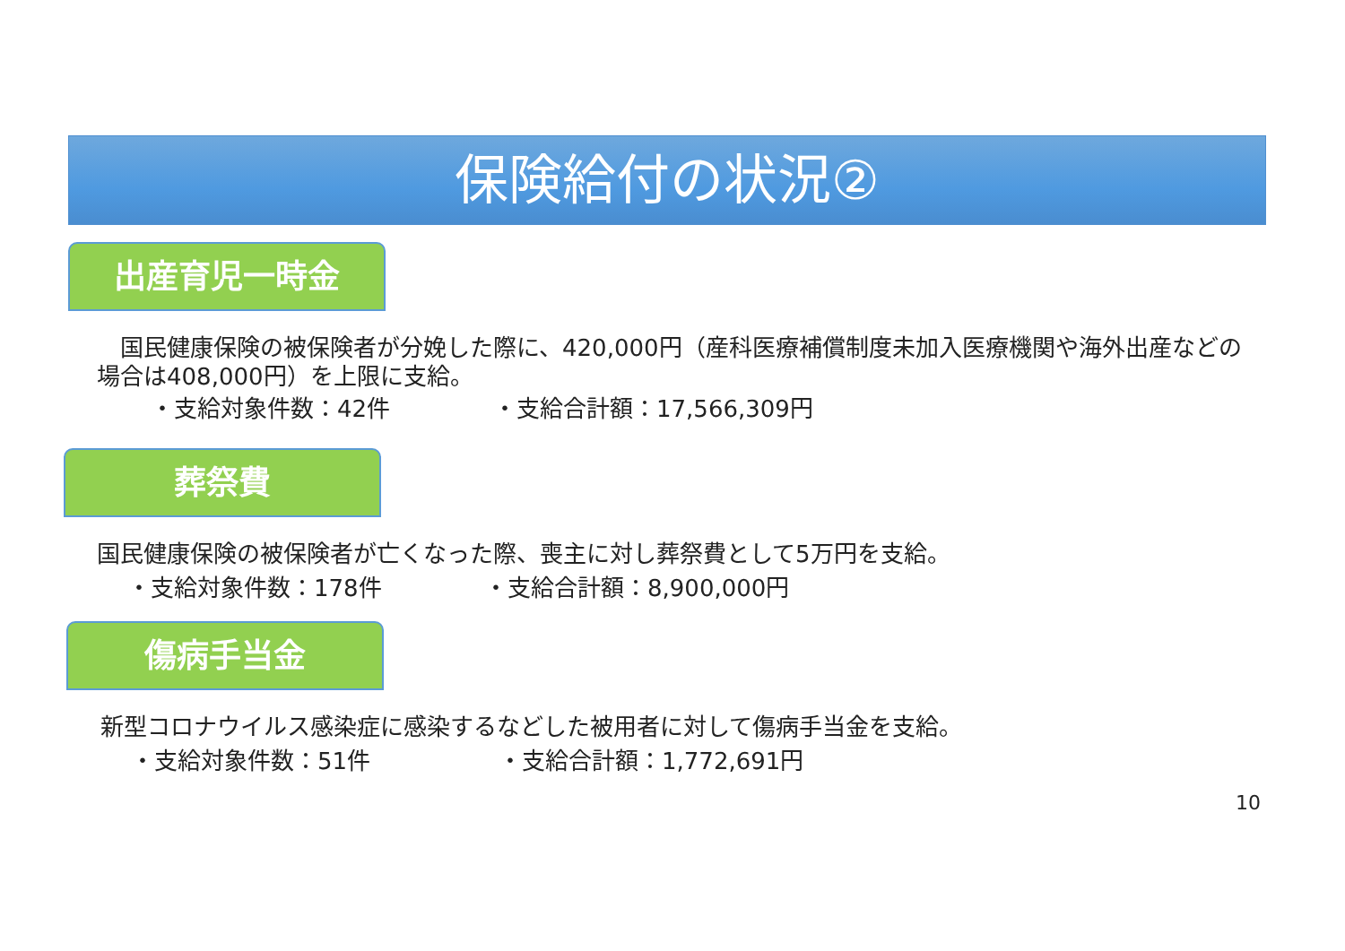保険給付の状況②
出産育児一時金
　国民健康保険の被保険者が分娩した際に、420,000円（産科医療補償制度未加入医療機関や海外出産などの場合は408,000円）を上限に支給。
・支給対象件数：42件 ・支給合計額：17,566,309円
葬祭費
国民健康保険の被保険者が亡くなった際、喪主に対し葬祭費として5万円を支給。
・支給対象件数：178件 ・支給合計額：8,900,000円
傷病手当金
新型コロナウイルス感染症に感染するなどした被用者に対して傷病手当金を支給。
・支給対象件数：51件 ・支給合計額：1,772,691円
10